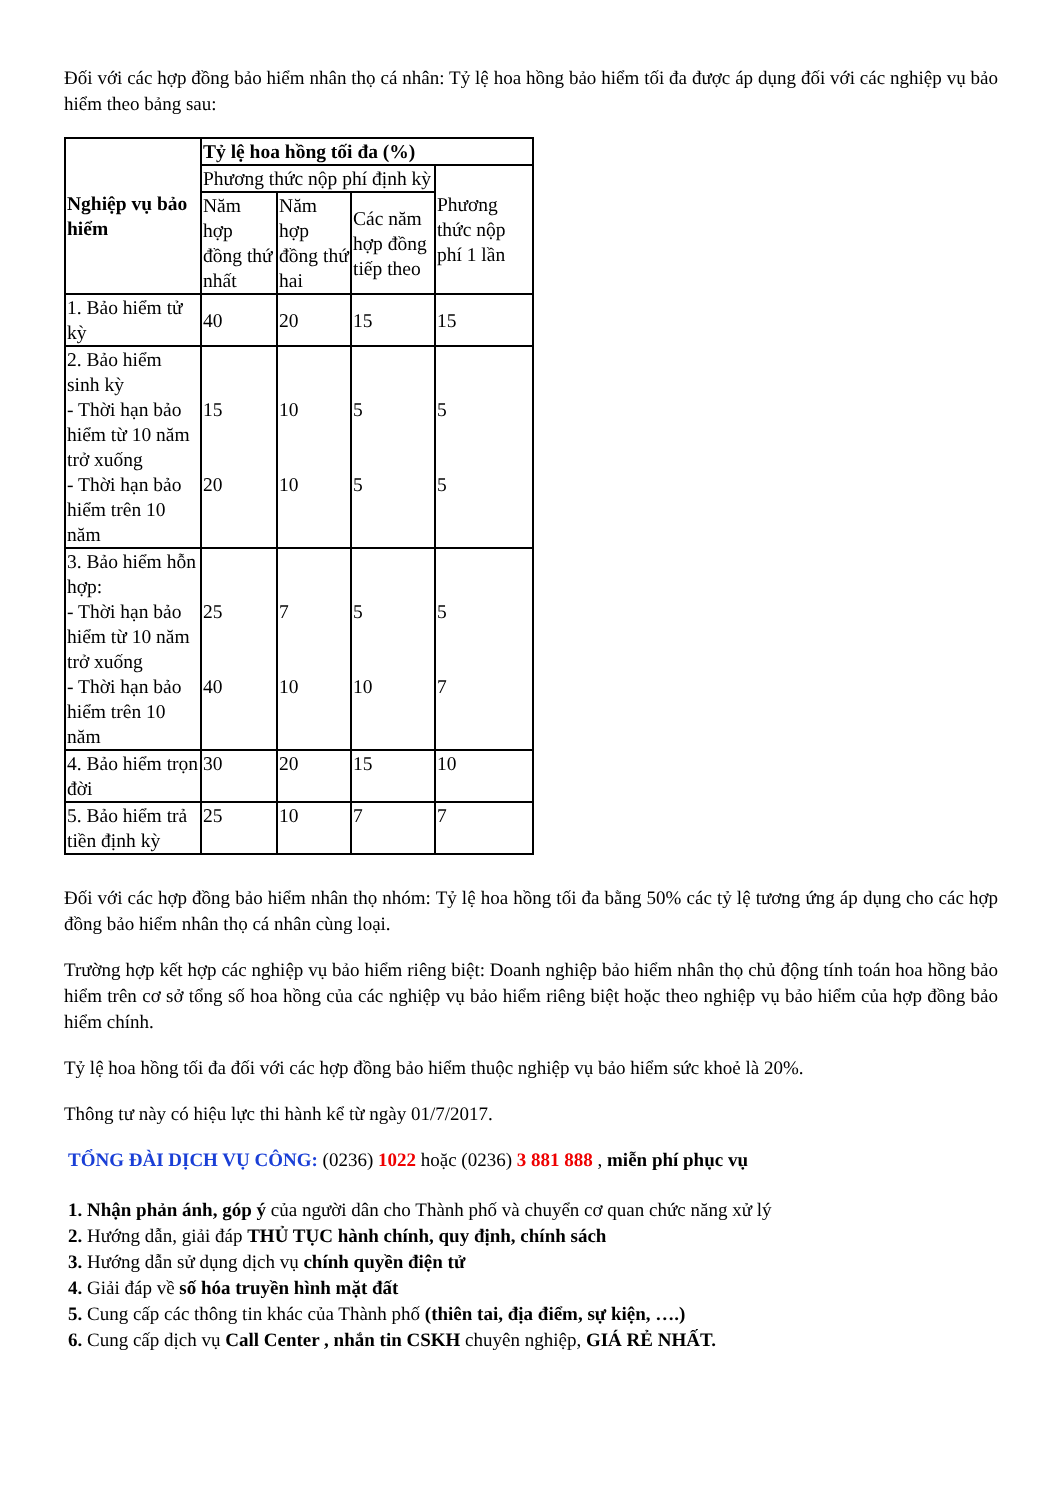Đối với các hợp đồng bảo hiểm nhân thọ cá nhân: Tỷ lệ hoa hồng bảo hiểm tối đa được áp dụng đối với các nghiệp vụ bảo hiểm theo bảng sau:
| Nghiệp vụ bảo hiểm | Tỷ lệ hoa hồng tối đa (%) | | | |
| --- | --- | --- | --- | --- |
| | Phương thức nộp phí định kỳ | | | Phương thức nộp phí 1 lần |
| | Năm hợp đồng thứ nhất | Năm hợp đồng thứ hai | Các năm hợp đồng tiếp theo | |
| 1. Bảo hiểm tử kỳ | 40 | 20 | 15 | 15 |
| 2. Bảo hiểm sinh kỳ - Thời hạn bảo hiểm từ 10 năm trở xuống - Thời hạn bảo hiểm trên 10 năm | 15 20 | 10 10 | 5 5 | 5 5 |
| 3. Bảo hiểm hỗn hợp: - Thời hạn bảo hiểm từ 10 năm trở xuống - Thời hạn bảo hiểm trên 10 năm | 25 40 | 7 10 | 5 10 | 5 7 |
| 4. Bảo hiểm trọn đời | 30 | 20 | 15 | 10 |
| 5. Bảo hiểm trả tiền định kỳ | 25 | 10 | 7 | 7 |
Đối với các hợp đồng bảo hiểm nhân thọ nhóm: Tỷ lệ hoa hồng tối đa bằng 50% các tỷ lệ tương ứng áp dụng cho các hợp đồng bảo hiểm nhân thọ cá nhân cùng loại.
Trường hợp kết hợp các nghiệp vụ bảo hiểm riêng biệt: Doanh nghiệp bảo hiểm nhân thọ chủ động tính toán hoa hồng bảo hiểm trên cơ sở tổng số hoa hồng của các nghiệp vụ bảo hiểm riêng biệt hoặc theo nghiệp vụ bảo hiểm của hợp đồng bảo hiểm chính.
Tỷ lệ hoa hồng tối đa đối với các hợp đồng bảo hiểm thuộc nghiệp vụ bảo hiểm sức khoẻ là 20%.
Thông tư này có hiệu lực thi hành kể từ ngày 01/7/2017.
TỔNG ĐÀI DỊCH VỤ CÔNG: (0236) 1022 hoặc (0236) 3 881 888 , miễn phí phục vụ
1. Nhận phản ánh, góp ý của người dân cho Thành phố và chuyển cơ quan chức năng xử lý
2. Hướng dẫn, giải đáp THỦ TỤC hành chính, quy định, chính sách
3. Hướng dẫn sử dụng dịch vụ chính quyền điện tử
4. Giải đáp về số hóa truyền hình mặt đất
5. Cung cấp các thông tin khác của Thành phố (thiên tai, địa điểm, sự kiện, ….)
6. Cung cấp dịch vụ Call Center , nhắn tin CSKH chuyên nghiệp, GIÁ RẺ NHẤT.